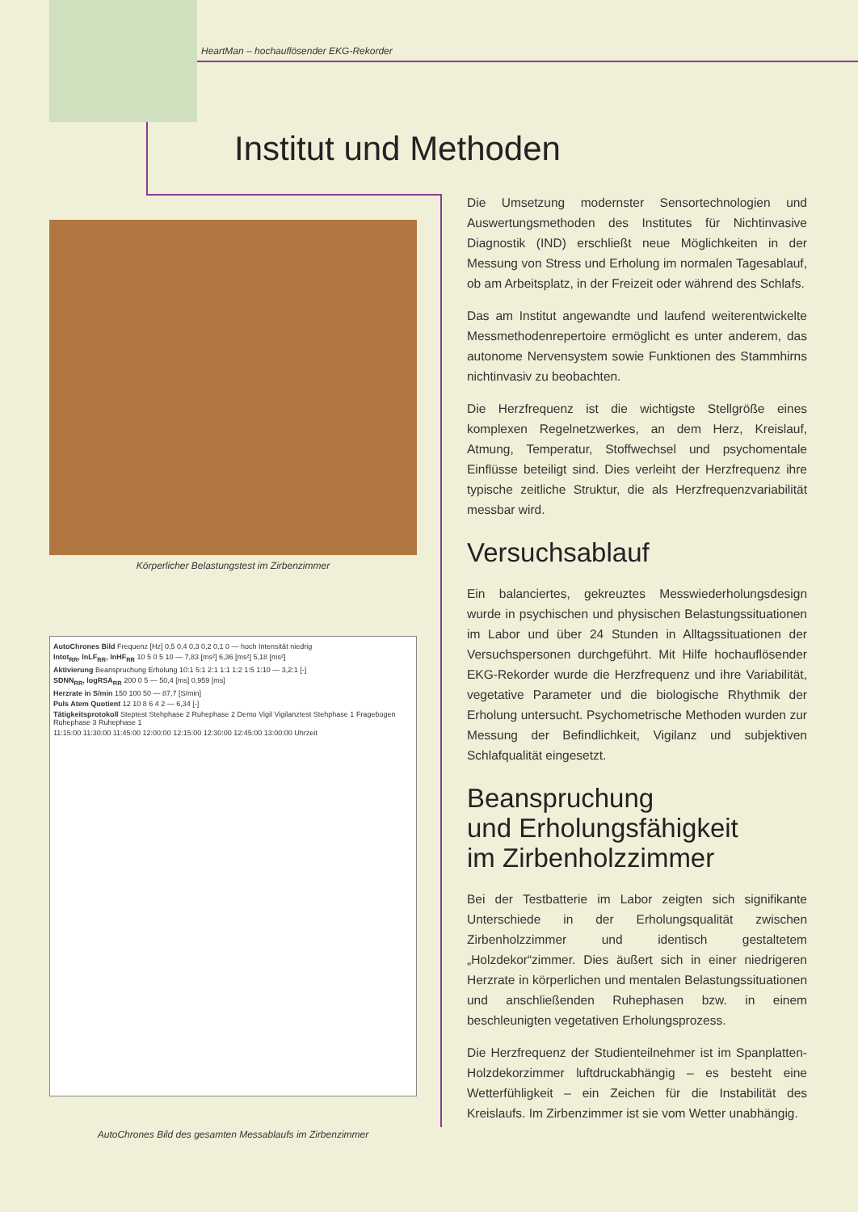HeartMan – hochauflösender EKG-Rekorder
Institut und Methoden
Körperlicher Belastungstest im Zirbenzimmer
AutoChrones Bild Frequenz [Hz] 0,5 0,4 0,3 0,2 0,1 0 — hoch Intensität niedrig
lntot<sub>RR</sub>, lnLF<sub>RR</sub>, lnHF<sub>RR</sub> 10 5 0 5 10 — 7,83 [ms²] 6,36 [ms²] 5,18 [ms²]
Aktivierung Beanspruchung Erholung 10:1 5:1 2:1 1:1 1:2 1:5 1:10 — 3,2:1 [-]
SDNN<sub>RR</sub>, logRSA<sub>RR</sub> 200 0 5 — 50,4 [ms] 0,959 [ms]
Herzrate in S/min 150 100 50 — 87,7 [S/min]
Puls Atem Quotient 12 10 8 6 4 2 — 6,34 [-]
Tätigkeitsprotokoll Steptest Stehphase 2 Ruhephase 2 Demo Vigil Vigilanztest Stehphase 1 Fragebogen Ruhephase 3 Ruhephase 1
11:15:00 11:30:00 11:45:00 12:00:00 12:15:00 12:30:00 12:45:00 13:00:00 Uhrzeit
AutoChrones Bild des gesamten Messablaufs im Zirbenzimmer
Die Umsetzung modernster Sensortechnologien und Auswertungsmethoden des Institutes für Nichtinvasive Diagnostik (IND) erschließt neue Möglichkeiten in der Messung von Stress und Erholung im normalen Tagesablauf, ob am Arbeitsplatz, in der Freizeit oder während des Schlafs.
Das am Institut angewandte und laufend weiterentwickelte Messmethodenrepertoire ermöglicht es unter anderem, das autonome Nervensystem sowie Funktionen des Stammhirns nichtinvasiv zu beobachten.
Die Herzfrequenz ist die wichtigste Stellgröße eines komplexen Regelnetzwerkes, an dem Herz, Kreislauf, Atmung, Temperatur, Stoffwechsel und psychomentale Einflüsse beteiligt sind. Dies verleiht der Herzfrequenz ihre typische zeitliche Struktur, die als Herzfrequenzvariabilität messbar wird.
Versuchsablauf
Ein balanciertes, gekreuztes Messwiederholungsdesign wurde in psychischen und physischen Belastungssituationen im Labor und über 24 Stunden in Alltagssituationen der Versuchspersonen durchgeführt. Mit Hilfe hochauflösender EKG-Rekorder wurde die Herzfrequenz und ihre Variabilität, vegetative Parameter und die biologische Rhythmik der Erholung untersucht. Psychometrische Methoden wurden zur Messung der Befindlichkeit, Vigilanz und subjektiven Schlafqualität eingesetzt.
Beanspruchung
und Erholungsfähigkeit
im Zirbenholzzimmer
Bei der Testbatterie im Labor zeigten sich signifikante Unterschiede in der Erholungsqualität zwischen Zirbenholzzimmer und identisch gestaltetem „Holzdekor“zimmer. Dies äußert sich in einer niedrigeren Herzrate in körperlichen und mentalen Belastungssituationen und anschließenden Ruhephasen bzw. in einem beschleunigten vegetativen Erholungsprozess.
Die Herzfrequenz der Studienteilnehmer ist im Spanplatten-Holzdekorzimmer luftdruckabhängig – es besteht eine Wetterfühligkeit – ein Zeichen für die Instabilität des Kreislaufs. Im Zirbenzimmer ist sie vom Wetter unabhängig.